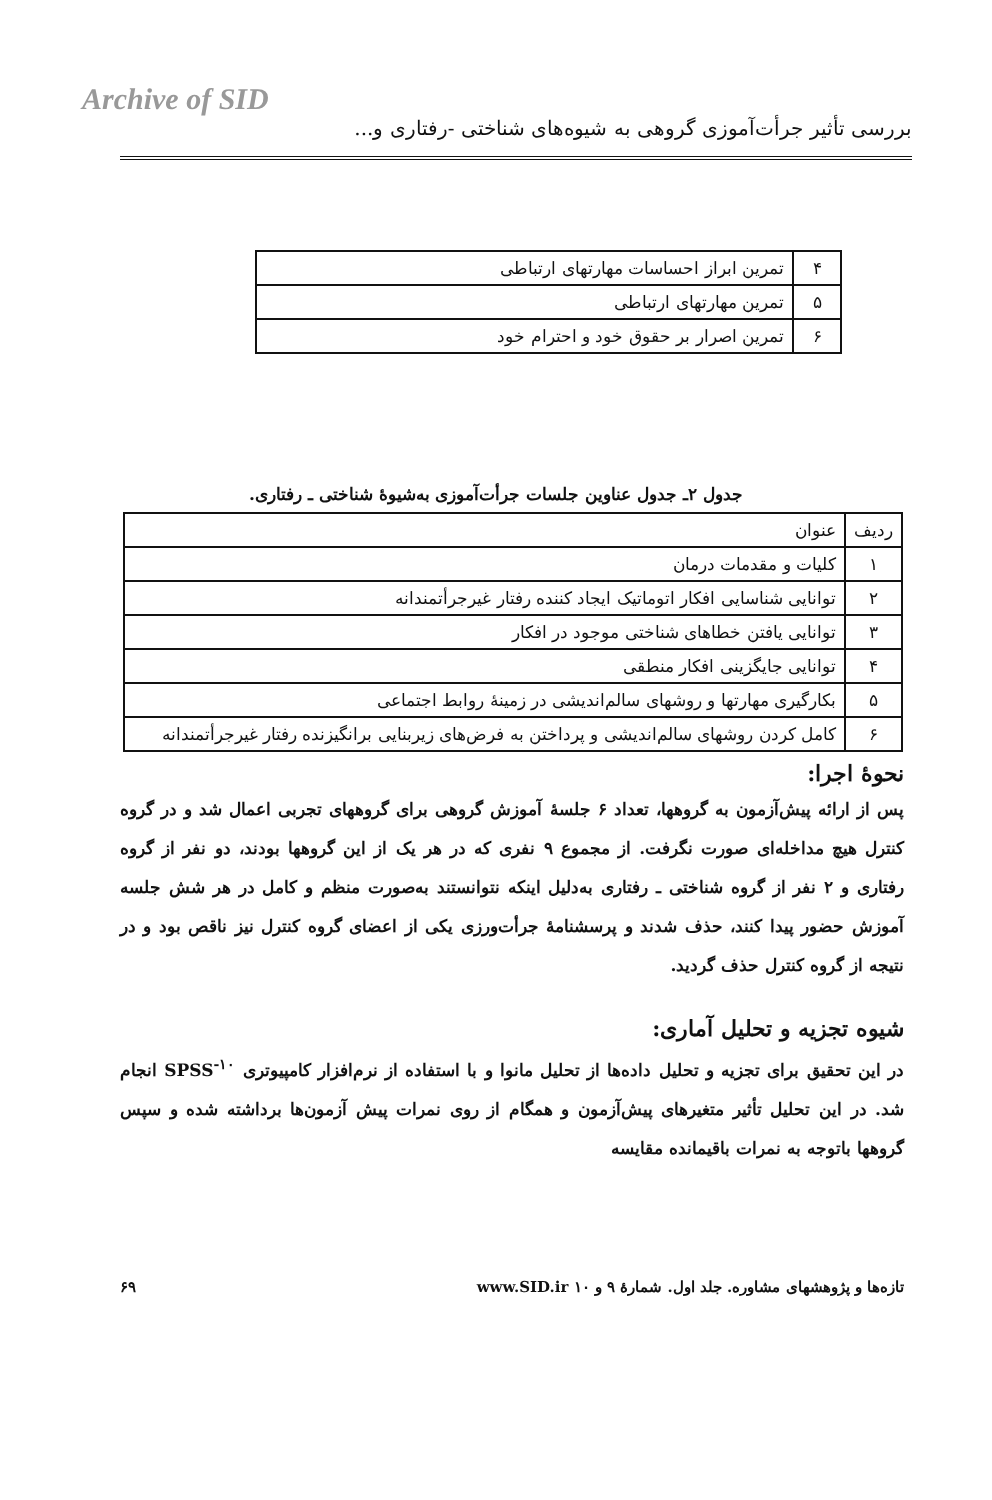Archive of SID
بررسی تأثیر جرأت‌آموزی گروهی به شیوه‌های شناختی -رفتاری و...
| ۴ | تمرین ابراز احساسات مهارتهای ارتباطی |
| ۵ | تمرین مهارتهای ارتباطی |
| ۶ | تمرین اصرار بر حقوق خود و احترام خود |
جدول ۲ـ جدول عناوین جلسات جرأت‌آموزی به‌شیوهٔ شناختی ـ رفتاری.
| ردیف | عنوان |
| --- | --- |
| ۱ | کلیات و مقدمات درمان |
| ۲ | توانایی شناسایی افکار اتوماتیک ایجاد کننده رفتار غیرجرأتمندانه |
| ۳ | توانایی یافتن خطاهای شناختی موجود در افکار |
| ۴ | توانایی جایگزینی افکار منطقی |
| ۵ | بکارگیری مهارتها و روشهای سالم‌اندیشی در زمینهٔ روابط اجتماعی |
| ۶ | کامل کردن روشهای سالم‌اندیشی و پرداختن به فرض‌های زیربنایی برانگیزنده رفتار غیرجرأتمندانه |
نحوهٔ اجرا:
پس از ارائه پیش‌آزمون به گروهها، تعداد ۶ جلسهٔ آموزش گروهی برای گروههای تجربی اعمال شد و در گروه کنترل هیچ مداخله‌ای صورت نگرفت. از مجموع ۹ نفری که در هر یک از این گروهها بودند، دو نفر از گروه رفتاری و ۲ نفر از گروه شناختی ـ رفتاری به‌دلیل اینکه نتوانستند به‌صورت منظم و کامل در هر شش جلسه آموزش حضور پیدا کنند، حذف شدند و پرسشنامهٔ جرأت‌ورزی یکی از اعضای گروه کنترل نیز ناقص بود و در نتیجه از گروه کنترل حذف گردید.
شیوه تجزیه و تحلیل آماری:
در این تحقیق برای تجزیه و تحلیل داده‌ها از تحلیل مانوا و با استفاده از نرم‌افزار کامپیوتری SPSS<sup>-۱۰</sup> انجام شد. در این تحلیل تأثیر متغیرهای پیش‌آزمون و همگام از روی نمرات پیش آزمون‌ها برداشته شده و سپس گروهها باتوجه به نمرات باقیمانده مقایسه
تازه‌ها و پژوهشهای مشاوره. جلد اول. شمارهٔ ۹ و ۱۰ www.SID.ir ۶۹